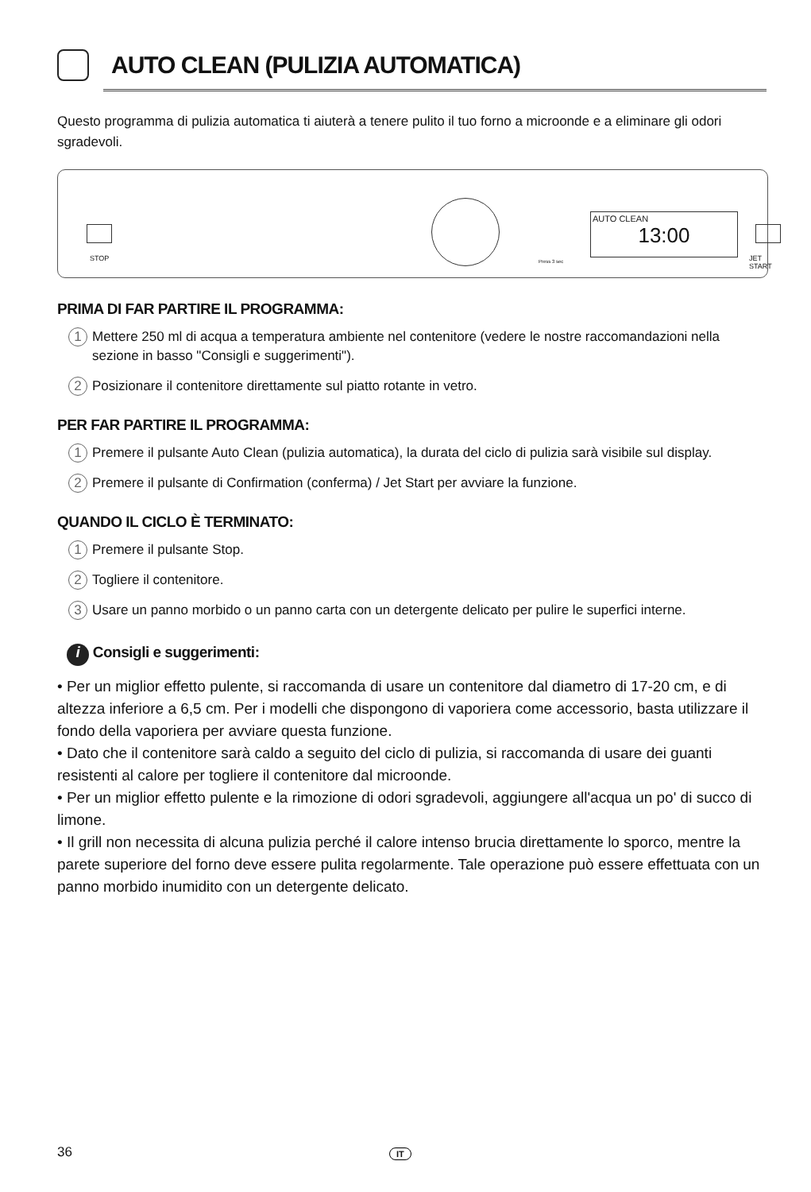AUTO CLEAN (PULIZIA AUTOMATICA)
Questo programma di pulizia automatica ti aiuterà a tenere pulito il tuo forno a microonde e a eliminare gli odori sgradevoli.
STOP
AUTO CLEAN
13:00
JET START
Press 3 sec
PRIMA DI FAR PARTIRE IL PROGRAMMA:
1
Mettere 250 ml di acqua a temperatura ambiente nel contenitore (vedere le nostre raccomandazioni nella sezione in basso "Consigli e suggerimenti").
2
Posizionare il contenitore direttamente sul piatto rotante in vetro.
PER FAR PARTIRE IL PROGRAMMA:
1
Premere il pulsante Auto Clean (pulizia automatica), la durata del ciclo di pulizia sarà visibile sul display.
2
Premere il pulsante di Confirmation (conferma) / Jet Start per avviare la funzione.
QUANDO IL CICLO È TERMINATO:
1
Premere il pulsante Stop.
2
Togliere il contenitore.
3
Usare un panno morbido o un panno carta con un detergente delicato per pulire le superfici interne.
i Consigli e suggerimenti:
• Per un miglior effetto pulente, si raccomanda di usare un contenitore dal diametro di 17-20 cm, e di altezza inferiore a 6,5 cm. Per i modelli che dispongono di vaporiera come accessorio, basta utilizzare il fondo della vaporiera per avviare questa funzione.
• Dato che il contenitore sarà caldo a seguito del ciclo di pulizia, si raccomanda di usare dei guanti resistenti al calore per togliere il contenitore dal microonde.
• Per un miglior effetto pulente e la rimozione di odori sgradevoli, aggiungere all'acqua un po' di succo di limone.
• Il grill non necessita di alcuna pulizia perché il calore intenso brucia direttamente lo sporco, mentre la parete superiore del forno deve essere pulita regolarmente. Tale operazione può essere effettuata con un panno morbido inumidito con un detergente delicato.
36 IT